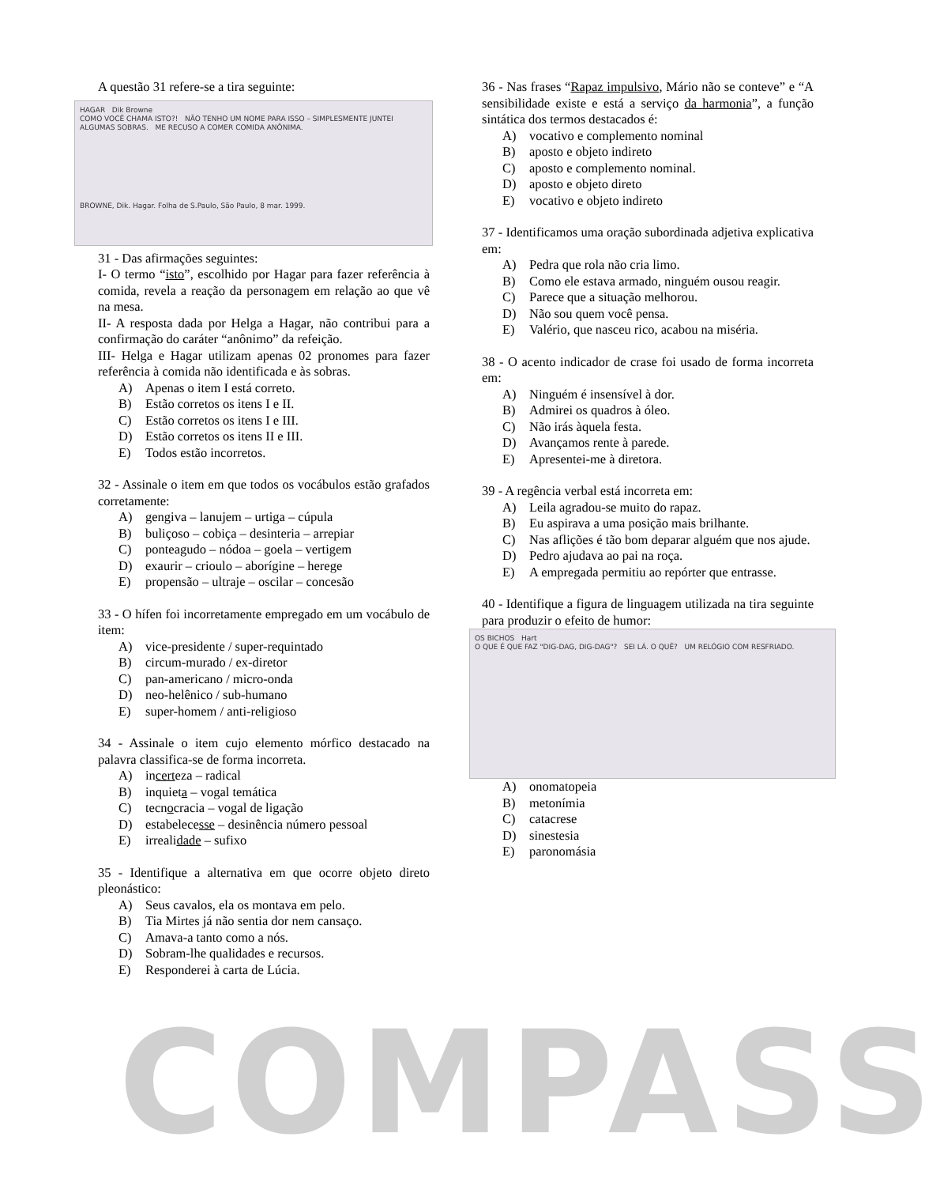A questão 31 refere-se a tira seguinte:
HAGAR Dik Browne
COMO VOCÊ CHAMA ISTO?! NÃO TENHO UM NOME PARA ISSO – SIMPLESMENTE JUNTEI ALGUMAS SOBRAS. ME RECUSO A COMER COMIDA ANÔNIMA.
BROWNE, Dik. Hagar. Folha de S.Paulo, São Paulo, 8 mar. 1999.
31 - Das afirmações seguintes:
I- O termo “isto”, escolhido por Hagar para fazer referência à comida, revela a reação da personagem em relação ao que vê na mesa.
II- A resposta dada por Helga a Hagar, não contribui para a confirmação do caráter “anônimo” da refeição.
III- Helga e Hagar utilizam apenas 02 pronomes para fazer referência à comida não identificada e às sobras.
A) Apenas o item I está correto.
B) Estão corretos os itens I e II.
C) Estão corretos os itens I e III.
D) Estão corretos os itens II e III.
E) Todos estão incorretos.
32 - Assinale o item em que todos os vocábulos estão grafados corretamente:
A) gengiva – lanujem – urtiga – cúpula
B) buliçoso – cobiça – desinteria – arrepiar
C) ponteagudo – nódoa – goela – vertigem
D) exaurir – crioulo – aborígine – herege
E) propensão – ultraje – oscilar – concesão
33 - O hífen foi incorretamente empregado em um vocábulo de item:
A) vice-presidente / super-requintado
B) circum-murado / ex-diretor
C) pan-americano / micro-onda
D) neo-helênico / sub-humano
E) super-homem / anti-religioso
34 - Assinale o item cujo elemento mórfico destacado na palavra classifica-se de forma incorreta.
A) incerteza – radical
B) inquieta – vogal temática
C) tecnocracia – vogal de ligação
D) estabelecesse – desinência número pessoal
E) irrealidade – sufixo
35 - Identifique a alternativa em que ocorre objeto direto pleonástico:
A) Seus cavalos, ela os montava em pelo.
B) Tia Mirtes já não sentia dor nem cansaço.
C) Amava-a tanto como a nós.
D) Sobram-lhe qualidades e recursos.
E) Responderei à carta de Lúcia.
36 - Nas frases “Rapaz impulsivo, Mário não se conteve” e “A sensibilidade existe e está a serviço da harmonia”, a função sintática dos termos destacados é:
A) vocativo e complemento nominal
B) aposto e objeto indireto
C) aposto e complemento nominal.
D) aposto e objeto direto
E) vocativo e objeto indireto
37 - Identificamos uma oração subordinada adjetiva explicativa em:
A) Pedra que rola não cria limo.
B) Como ele estava armado, ninguém ousou reagir.
C) Parece que a situação melhorou.
D) Não sou quem você pensa.
E) Valério, que nasceu rico, acabou na miséria.
38 - O acento indicador de crase foi usado de forma incorreta em:
A) Ninguém é insensível à dor.
B) Admirei os quadros à óleo.
C) Não irás àquela festa.
D) Avançamos rente à parede.
E) Apresentei-me à diretora.
39 - A regência verbal está incorreta em:
A) Leila agradou-se muito do rapaz.
B) Eu aspirava a uma posição mais brilhante.
C) Nas aflições é tão bom deparar alguém que nos ajude.
D) Pedro ajudava ao pai na roça.
E) A empregada permitiu ao repórter que entrasse.
40 - Identifique a figura de linguagem utilizada na tira seguinte para produzir o efeito de humor:
OS BICHOS Hart
O QUE É QUE FAZ "DIG-DAG, DIG-DAG"? SEI LÁ. O QUÊ? UM RELÓGIO COM RESFRIADO.
A) onomatopeia
B) metonímia
C) catacrese
D) sinestesia
E) paronomásia
COMPASS